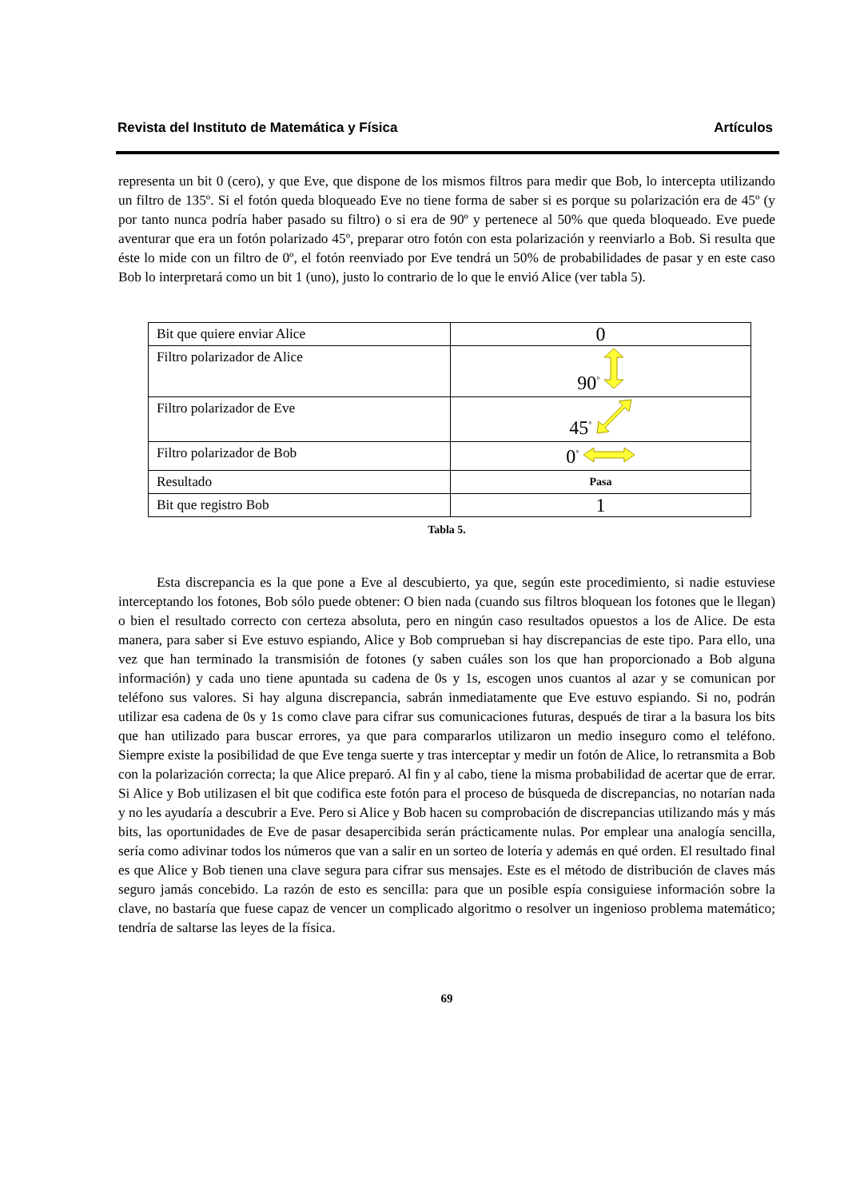Revista del Instituto de Matemática y Física Artículos
representa un bit 0 (cero), y que Eve, que dispone de los mismos filtros para medir que Bob, lo intercepta utilizando un filtro de 135º. Si el fotón queda bloqueado Eve no tiene forma de saber si es porque su polarización era de 45º (y por tanto nunca podría haber pasado su filtro) o si era de 90º y pertenece al 50% que queda bloqueado. Eve puede aventurar que era un fotón polarizado 45º, preparar otro fotón con esta polarización y reenviarlo a Bob. Si resulta que éste lo mide con un filtro de 0º, el fotón reenviado por Eve tendrá un 50% de probabilidades de pasar y en este caso Bob lo interpretará como un bit 1 (uno), justo lo contrario de lo que le envió Alice (ver tabla 5).
| Bit que quiere enviar Alice | 0 |
| Filtro polarizador de Alice | 90<sup>°</sup> |
| Filtro polarizador de Eve | 45<sup>°</sup> |
| Filtro polarizador de Bob | 0<sup>°</sup> |
| Resultado | Pasa |
| Bit que registro Bob | 1 |
Tabla 5.
Esta discrepancia es la que pone a Eve al descubierto, ya que, según este procedimiento, si nadie estuviese interceptando los fotones, Bob sólo puede obtener: O bien nada (cuando sus filtros bloquean los fotones que le llegan) o bien el resultado correcto con certeza absoluta, pero en ningún caso resultados opuestos a los de Alice. De esta manera, para saber si Eve estuvo espiando, Alice y Bob comprueban si hay discrepancias de este tipo. Para ello, una vez que han terminado la transmisión de fotones (y saben cuáles son los que han proporcionado a Bob alguna información) y cada uno tiene apuntada su cadena de 0s y 1s, escogen unos cuantos al azar y se comunican por teléfono sus valores. Si hay alguna discrepancia, sabrán inmediatamente que Eve estuvo espiando. Si no, podrán utilizar esa cadena de 0s y 1s como clave para cifrar sus comunicaciones futuras, después de tirar a la basura los bits que han utilizado para buscar errores, ya que para compararlos utilizaron un medio inseguro como el teléfono. Siempre existe la posibilidad de que Eve tenga suerte y tras interceptar y medir un fotón de Alice, lo retransmita a Bob con la polarización correcta; la que Alice preparó. Al fin y al cabo, tiene la misma probabilidad de acertar que de errar. Si Alice y Bob utilizasen el bit que codifica este fotón para el proceso de búsqueda de discrepancias, no notarían nada y no les ayudaría a descubrir a Eve. Pero si Alice y Bob hacen su comprobación de discrepancias utilizando más y más bits, las oportunidades de Eve de pasar desapercibida serán prácticamente nulas. Por emplear una analogía sencilla, sería como adivinar todos los números que van a salir en un sorteo de lotería y además en qué orden. El resultado final es que Alice y Bob tienen una clave segura para cifrar sus mensajes. Este es el método de distribución de claves más seguro jamás concebido. La razón de esto es sencilla: para que un posible espía consiguiese información sobre la clave, no bastaría que fuese capaz de vencer un complicado algoritmo o resolver un ingenioso problema matemático; tendría de saltarse las leyes de la física.
69